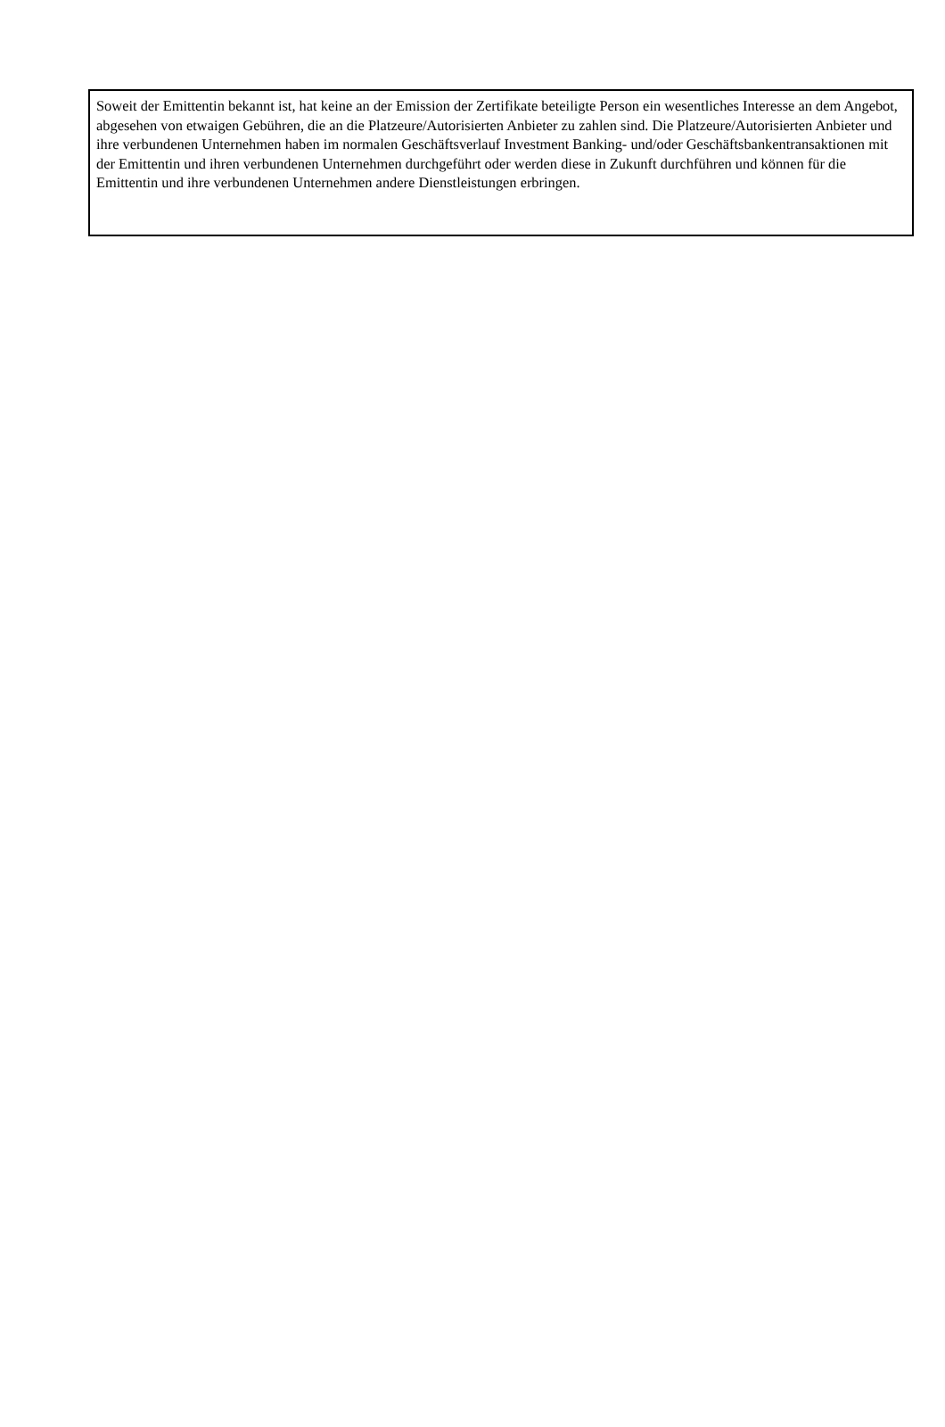Soweit der Emittentin bekannt ist, hat keine an der Emission der Zertifikate beteiligte Person ein wesentliches Interesse an dem Angebot, abgesehen von etwaigen Gebühren, die an die Platzeure/Autorisierten Anbieter zu zahlen sind. Die Platzeure/Autorisierten Anbieter und ihre verbundenen Unternehmen haben im normalen Geschäftsverlauf Investment Banking- und/oder Geschäftsbankentransaktionen mit der Emittentin und ihren verbundenen Unternehmen durchgeführt oder werden diese in Zukunft durchführen und können für die Emittentin und ihre verbundenen Unternehmen andere Dienstleistungen erbringen.